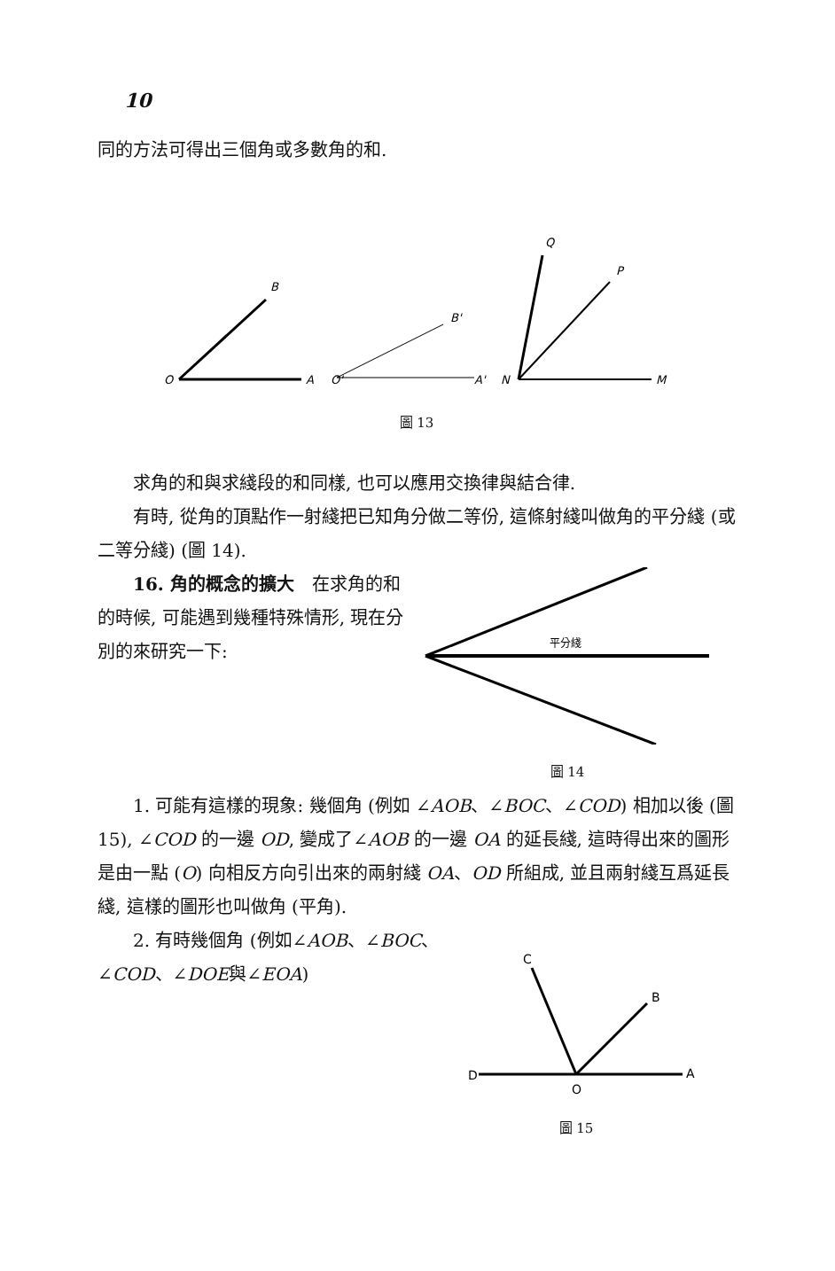10
同的方法可得出三個角或多數角的和.
O
A
B
O'
A'
B'
N
M
Q
P
圖 13
求角的和與求綫段的和同樣, 也可以應用交換律與結合律.
有時, 從角的頂點作一射綫把已知角分做二等份, 這條射綫叫做角的平分綫 (或二等分綫) (圖 14).
16. 角的概念的擴大　在求角的和的時候, 可能遇到幾種特殊情形, 現在分別的來研究一下:
平分綫
圖 14
1. 可能有這樣的現象: 幾個角 (例如 ∠AOB、∠BOC、∠COD) 相加以後 (圖 15), ∠COD 的一邊 OD, 變成了∠AOB 的一邊 OA 的延長綫, 這時得出來的圖形是由一點 (O) 向相反方向引出來的兩射綫 OA、OD 所組成, 並且兩射綫互爲延長綫, 這樣的圖形也叫做角 (平角).
2. 有時幾個角 (例如∠AOB、∠BOC、∠COD、∠DOE與∠EOA)
D
A
C
B
O
圖 15